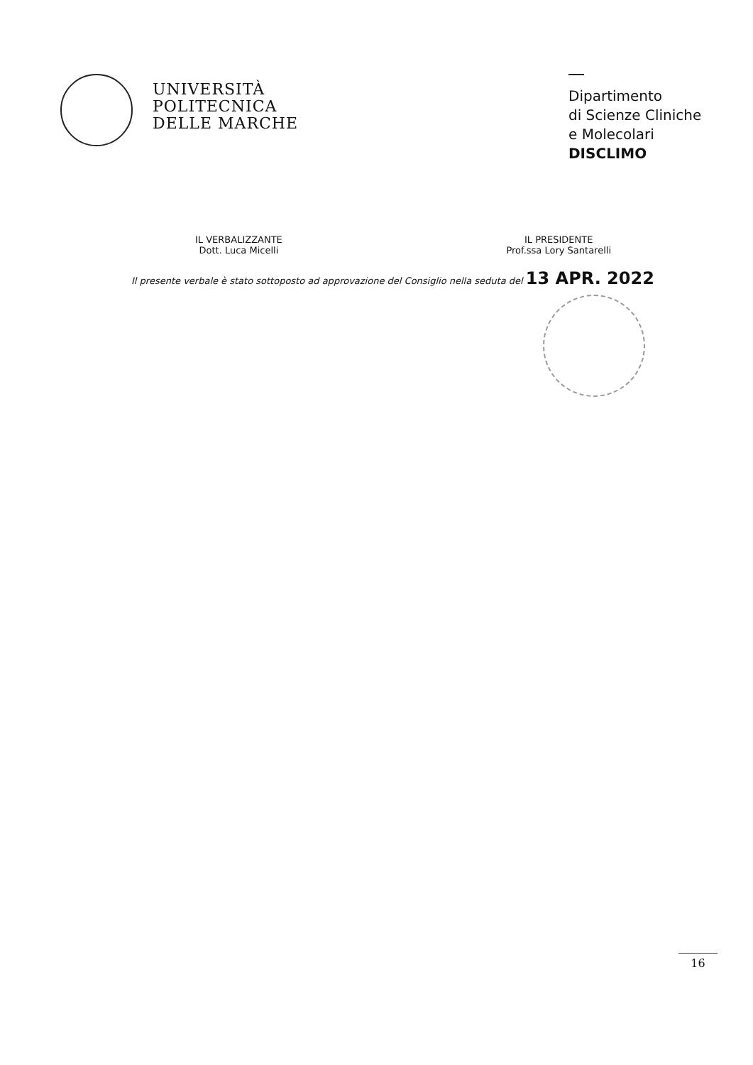UNIVERSITÀ
POLITECNICA
DELLE MARCHE
Dipartimento
di Scienze Cliniche
e Molecolari
DISCLIMO
IL VERBALIZZANTE
Dott. Luca Micelli
IL PRESIDENTE
Prof.ssa Lory Santarelli
Il presente verbale è stato sottoposto ad approvazione del Consiglio nella seduta del 13 APR. 2022
16